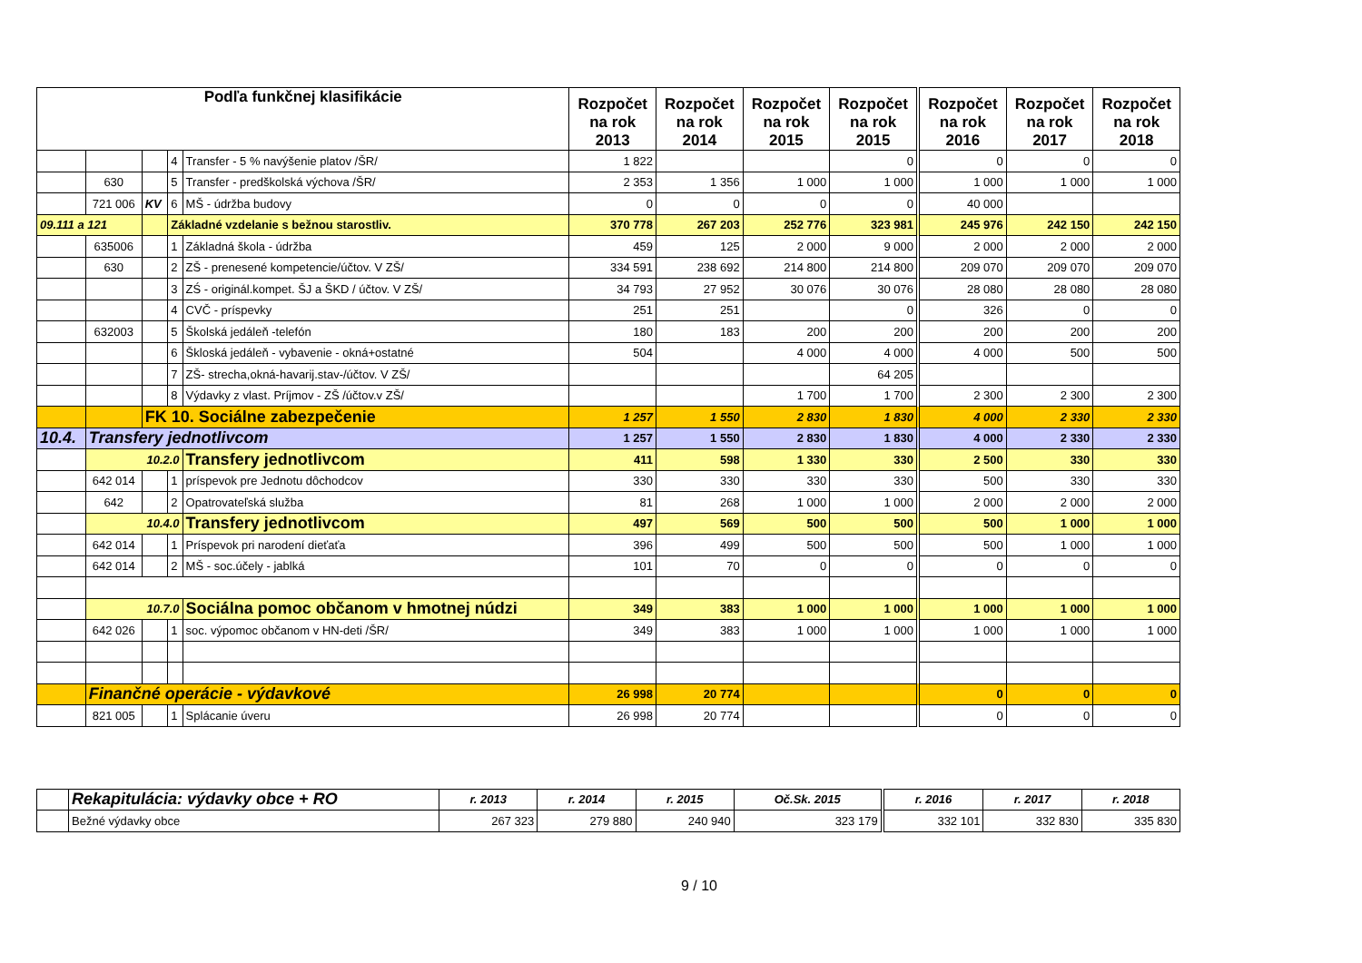| Podľa funkčnej klasifikácie | | | | | Rozpočet na rok 2013 | Rozpočet na rok 2014 | Rozpočet na rok 2015 | Rozpočet na rok 2015 | Rozpočet na rok 2016 | Rozpočet na rok 2017 | Rozpočet na rok 2018 |
| --- | --- | --- | --- | --- | --- | --- | --- | --- | --- | --- | --- |
| | | | 4 | Transfer - 5 % navýšenie platov /ŠR/ | 1 822 | | | 0 | 0 | 0 | 0 |
| | 630 | | 5 | Transfer - predškolská výchova /ŠR/ | 2 353 | 1 356 | 1 000 | 1 000 | 1 000 | 1 000 | 1 000 |
| | 721 006 | KV | 6 | MŠ - údržba budovy | 0 | 0 | 0 | 0 | 40 000 | | |
| 09.111 a 121 | | | Základné vzdelanie s bežnou starostliv. | | 370 778 | 267 203 | 252 776 | 323 981 | 245 976 | 242 150 | 242 150 |
| | 635006 | | 1 | Základná škola - údržba | 459 | 125 | 2 000 | 9 000 | 2 000 | 2 000 | 2 000 |
| | 630 | | 2 | ZŠ - prenesené kompetencie/účtov. V ZŠ/ | 334 591 | 238 692 | 214 800 | 214 800 | 209 070 | 209 070 | 209 070 |
| | | | 3 | ZŚ - originál.kompet. ŠJ a ŠKD / účtov. V ZŠ/ | 34 793 | 27 952 | 30 076 | 30 076 | 28 080 | 28 080 | 28 080 |
| | | | 4 | CVČ - príspevky | 251 | 251 | | 0 | 326 | 0 | 0 |
| | 632003 | | 5 | Školská jedáleň -telefón | 180 | 183 | 200 | 200 | 200 | 200 | 200 |
| | | | 6 | Škloská jedáleň - vybavenie - okná+ostatné | 504 | | 4 000 | 4 000 | 4 000 | 500 | 500 |
| | | | 7 | ZŠ- strecha,okná-havarij.stav-/účtov. V ZŠ/ | | | | 64 205 | | | |
| | | | 8 | Výdavky z vlast. Príjmov - ZŠ /účtov.v ZŠ/ | | | 1 700 | 1 700 | 2 300 | 2 300 | 2 300 |
| | | FK 10. Sociálne zabezpečenie | | | 1 257 | 1 550 | 2 830 | 1 830 | 4 000 | 2 330 | 2 330 |
| 10.4. | Transfery jednotlivcom | | | | 1 257 | 1 550 | 2 830 | 1 830 | 4 000 | 2 330 | 2 330 |
| | 10.2.0 | | | Transfery jednotlivcom | 411 | 598 | 1 330 | 330 | 2 500 | 330 | 330 |
| | 642 014 | | 1 | príspevok pre Jednotu dôchodcov | 330 | 330 | 330 | 330 | 500 | 330 | 330 |
| | 642 | | 2 | Opatrovateľská služba | 81 | 268 | 1 000 | 1 000 | 2 000 | 2 000 | 2 000 |
| | 10.4.0 | | | Transfery jednotlivcom | 497 | 569 | 500 | 500 | 500 | 1 000 | 1 000 |
| | 642 014 | | 1 | Príspevok pri narodení dieťaťa | 396 | 499 | 500 | 500 | 500 | 1 000 | 1 000 |
| | 642 014 | | 2 | MŠ - soc.účely - jablká | 101 | 70 | 0 | 0 | 0 | 0 | 0 |
| | 10.7.0 | | | Sociálna pomoc občanom v hmotnej núdzi | 349 | 383 | 1 000 | 1 000 | 1 000 | 1 000 | 1 000 |
| | 642 026 | | 1 | soc. výpomoc občanom v HN-deti /ŠR/ | 349 | 383 | 1 000 | 1 000 | 1 000 | 1 000 | 1 000 |
| | Finančné operácie - výdavkové | | | | 26 998 | 20 774 | | | 0 | 0 | 0 |
| | 821 005 | | 1 | Splácanie úveru | 26 998 | 20 774 | | | 0 | 0 | 0 |
| | Rekapitulácia: výdavky obce + RO | r. 2013 | r. 2014 | r. 2015 | Oč.Sk. 2015 | r. 2016 | r. 2017 | r. 2018 |
| | Bežné výdavky obce | 267 323 | 279 880 | 240 940 | 323 179 | 332 101 | 332 830 | 335 830 |
9 / 10